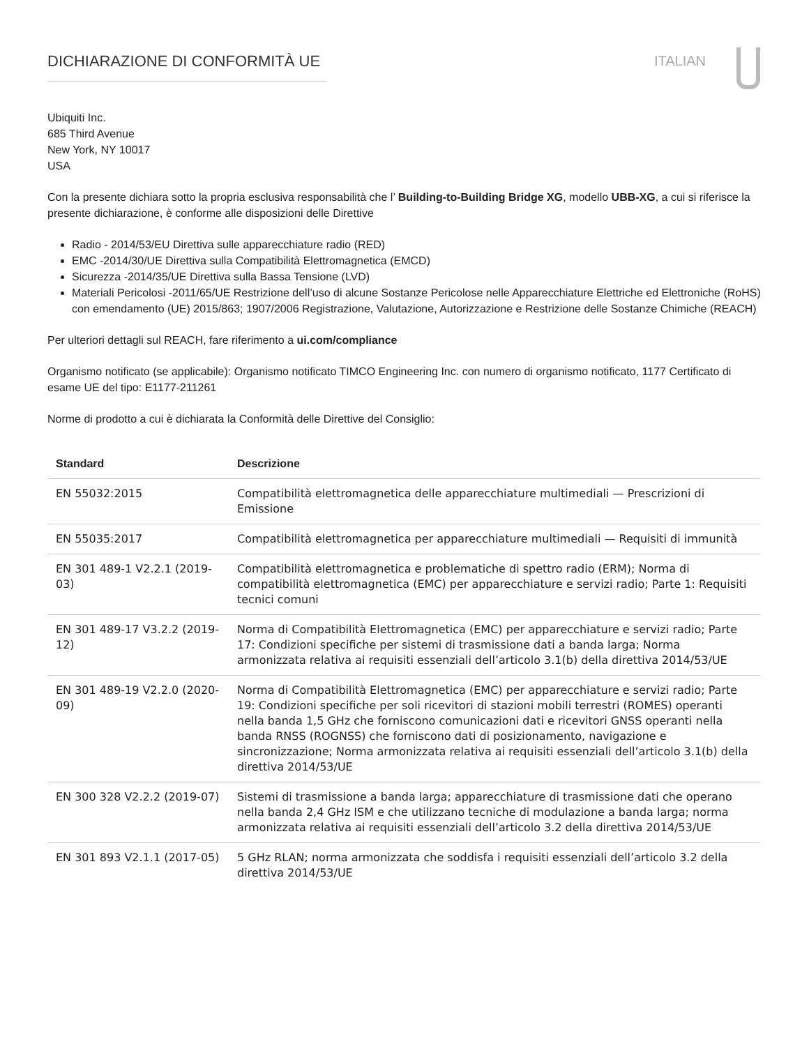DICHIARAZIONE DI CONFORMITÀ UE ITALIAN
Ubiquiti Inc.
685 Third Avenue
New York, NY 10017
USA
Con la presente dichiara sotto la propria esclusiva responsabilità che l’ Building-to-Building Bridge XG, modello UBB-XG, a cui si riferisce la presente dichiarazione, è conforme alle disposizioni delle Direttive
Radio - 2014/53/EU Direttiva sulle apparecchiature radio (RED)
EMC -2014/30/UE Direttiva sulla Compatibilità Elettromagnetica (EMCD)
Sicurezza -2014/35/UE Direttiva sulla Bassa Tensione (LVD)
Materiali Pericolosi -2011/65/UE Restrizione dell’uso di alcune Sostanze Pericolose nelle Apparecchiature Elettriche ed Elettroniche (RoHS) con emendamento (UE) 2015/863; 1907/2006 Registrazione, Valutazione, Autorizzazione e Restrizione delle Sostanze Chimiche (REACH)
Per ulteriori dettagli sul REACH, fare riferimento a ui.com/compliance
Organismo notificato (se applicabile): Organismo notificato TIMCO Engineering Inc. con numero di organismo notificato, 1177 Certificato di esame UE del tipo: E1177-211261
Norme di prodotto a cui è dichiarata la Conformità delle Direttive del Consiglio:
| Standard | Descrizione |
| --- | --- |
| EN 55032:2015 | Compatibilità elettromagnetica delle apparecchiature multimediali — Prescrizioni di Emissione |
| EN 55035:2017 | Compatibilità elettromagnetica per apparecchiature multimediali — Requisiti di immunità |
| EN 301 489-1 V2.2.1 (2019-03) | Compatibilità elettromagnetica e problematiche di spettro radio (ERM); Norma di compatibilità elettromagnetica (EMC) per apparecchiature e servizi radio; Parte 1: Requisiti tecnici comuni |
| EN 301 489-17 V3.2.2 (2019-12) | Norma di Compatibilità Elettromagnetica (EMC) per apparecchiature e servizi radio; Parte 17: Condizioni specifiche per sistemi di trasmissione dati a banda larga; Norma armonizzata relativa ai requisiti essenziali dell’articolo 3.1(b) della direttiva 2014/53/UE |
| EN 301 489-19 V2.2.0 (2020-09) | Norma di Compatibilità Elettromagnetica (EMC) per apparecchiature e servizi radio; Parte 19: Condizioni specifiche per soli ricevitori di stazioni mobili terrestri (ROMES) operanti nella banda 1,5 GHz che forniscono comunicazioni dati e ricevitori GNSS operanti nella banda RNSS (ROGNSS) che forniscono dati di posizionamento, navigazione e sincronizzazione; Norma armonizzata relativa ai requisiti essenziali dell’articolo 3.1(b) della direttiva 2014/53/UE |
| EN 300 328 V2.2.2 (2019-07) | Sistemi di trasmissione a banda larga; apparecchiature di trasmissione dati che operano nella banda 2,4 GHz ISM e che utilizzano tecniche di modulazione a banda larga; norma armonizzata relativa ai requisiti essenziali dell’articolo 3.2 della direttiva 2014/53/UE |
| EN 301 893 V2.1.1 (2017-05) | 5 GHz RLAN; norma armonizzata che soddisfa i requisiti essenziali dell’articolo 3.2 della direttiva 2014/53/UE |